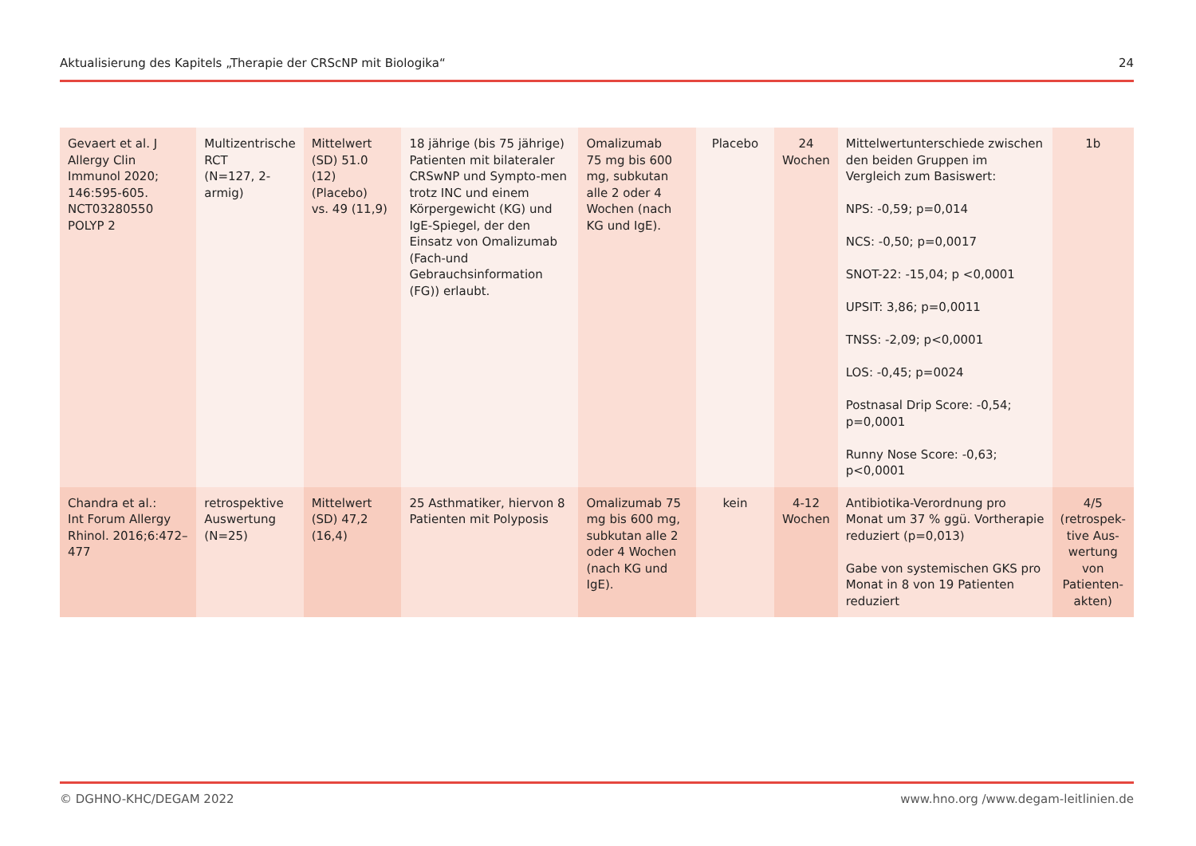Aktualisierung des Kapitels „Therapie der CRScNP mit Biologika“24
| Gevaert et al. J Allergy Clin Immunol 2020; 146:595-605. NCT03280550 POLYP 2 | Multizentrische RCT (N=127, 2-armig) | Mittelwert (SD) 51.0 (12) (Placebo) vs. 49 (11,9) | 18 jährige (bis 75 jährige) Patienten mit bilateraler CRSwNP und Sympto-men trotz INC und einem Körpergewicht (KG) und IgE-Spiegel, der den Einsatz von Omalizumab (Fach-und Gebrauchsinformation (FG)) erlaubt. | Omalizumab 75 mg bis 600 mg, subkutan alle 2 oder 4 Wochen (nach KG und IgE). | Placebo | 24 Wochen | Mittelwertunterschiede zwischen den beiden Gruppen im Vergleich zum Basiswert: NPS: -0,59; p=0,014 NCS: -0,50; p=0,0017 SNOT-22: -15,04; p <0,0001 UPSIT: 3,86; p=0,0011 TNSS: -2,09; p<0,0001 LOS: -0,45; p=0024 Postnasal Drip Score: -0,54; p=0,0001 Runny Nose Score: -0,63; p<0,0001 | 1b |
| Chandra et al.: Int Forum Allergy Rhinol. 2016;6:472–477 | retrospektive Auswertung (N=25) | Mittelwert (SD) 47,2 (16,4) | 25 Asthmatiker, hiervon 8 Patienten mit Polyposis | Omalizumab 75 mg bis 600 mg, subkutan alle 2 oder 4 Wochen (nach KG und IgE). | kein | 4-12 Wochen | Antibiotika-Verordnung pro Monat um 37 % ggü. Vortherapie reduziert (p=0,013) Gabe von systemischen GKS pro Monat in 8 von 19 Patienten reduziert | 4/5 (retrospek-tive Aus-wertung von Patienten-akten) |
© DGHNO-KHC/DEGAM 2022 www.hno.org /www.degam-leitlinien.de